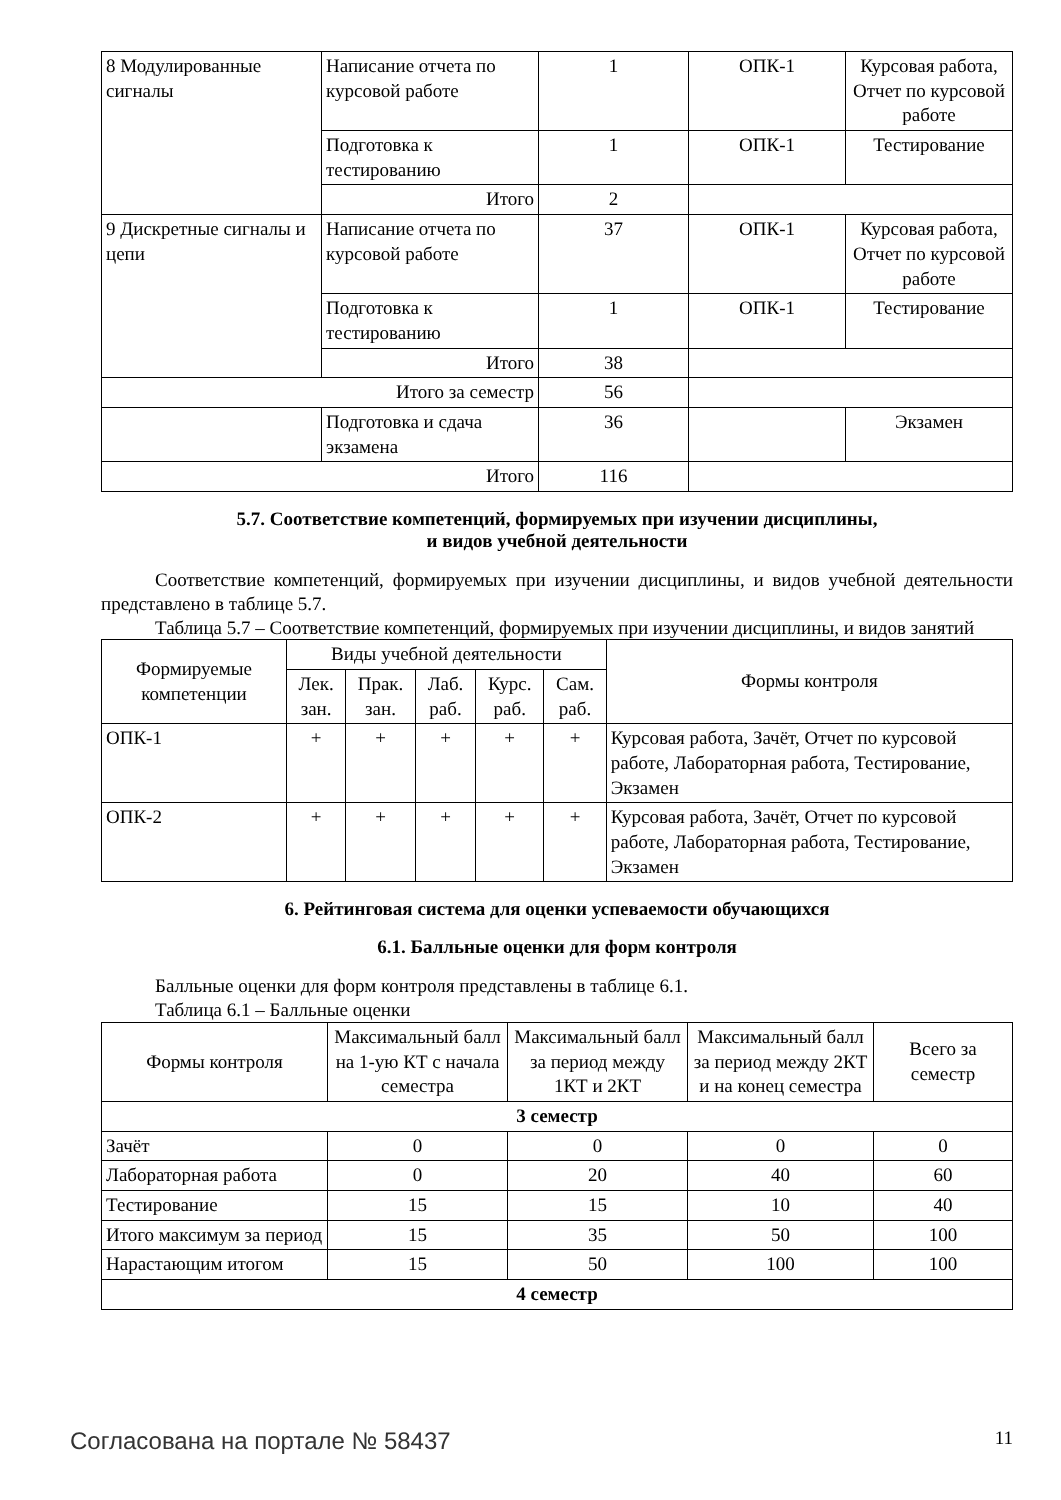| 8 Модулированные сигналы | Написание отчета по курсовой работе | 1 | ОПК-1 | Курсовая работа, Отчет по курсовой работе |
| | Подготовка к тестированию | 1 | ОПК-1 | Тестирование |
| | Итого | 2 | | |
| 9 Дискретные сигналы и цепи | Написание отчета по курсовой работе | 37 | ОПК-1 | Курсовая работа, Отчет по курсовой работе |
| | Подготовка к тестированию | 1 | ОПК-1 | Тестирование |
| | Итого | 38 | | |
| Итого за семестр | | 56 | | |
| | Подготовка и сдача экзамена | 36 | | Экзамен |
| Итого | | 116 | | |
5.7. Соответствие компетенций, формируемых при изучении дисциплины,
и видов учебной деятельности
Соответствие компетенций, формируемых при изучении дисциплины, и видов учебной деятельности представлено в таблице 5.7.
Таблица 5.7 – Соответствие компетенций, формируемых при изучении дисциплины, и видов занятий
| Формируемые компетенции | Виды учебной деятельности | | | | | Формы контроля |
| --- | --- | --- | --- | --- | --- | --- |
| | Лек. зан. | Прак. зан. | Лаб. раб. | Курс. раб. | Сам. раб. | |
| ОПК-1 | + | + | + | + | + | Курсовая работа, Зачёт, Отчет по курсовой работе, Лабораторная работа, Тестирование, Экзамен |
| ОПК-2 | + | + | + | + | + | Курсовая работа, Зачёт, Отчет по курсовой работе, Лабораторная работа, Тестирование, Экзамен |
6. Рейтинговая система для оценки успеваемости обучающихся
6.1. Балльные оценки для форм контроля
Балльные оценки для форм контроля представлены в таблице 6.1.
Таблица 6.1 – Балльные оценки
| Формы контроля | Максимальный балл на 1-ую КТ с начала семестра | Максимальный балл за период между 1КТ и 2КТ | Максимальный балл за период между 2КТ и на конец семестра | Всего за семестр |
| --- | --- | --- | --- | --- |
| 3 семестр | | | | |
| Зачёт | 0 | 0 | 0 | 0 |
| Лабораторная работа | 0 | 20 | 40 | 60 |
| Тестирование | 15 | 15 | 10 | 40 |
| Итого максимум за период | 15 | 35 | 50 | 100 |
| Нарастающим итогом | 15 | 50 | 100 | 100 |
| 4 семестр | | | | |
Согласована на портале № 58437 11